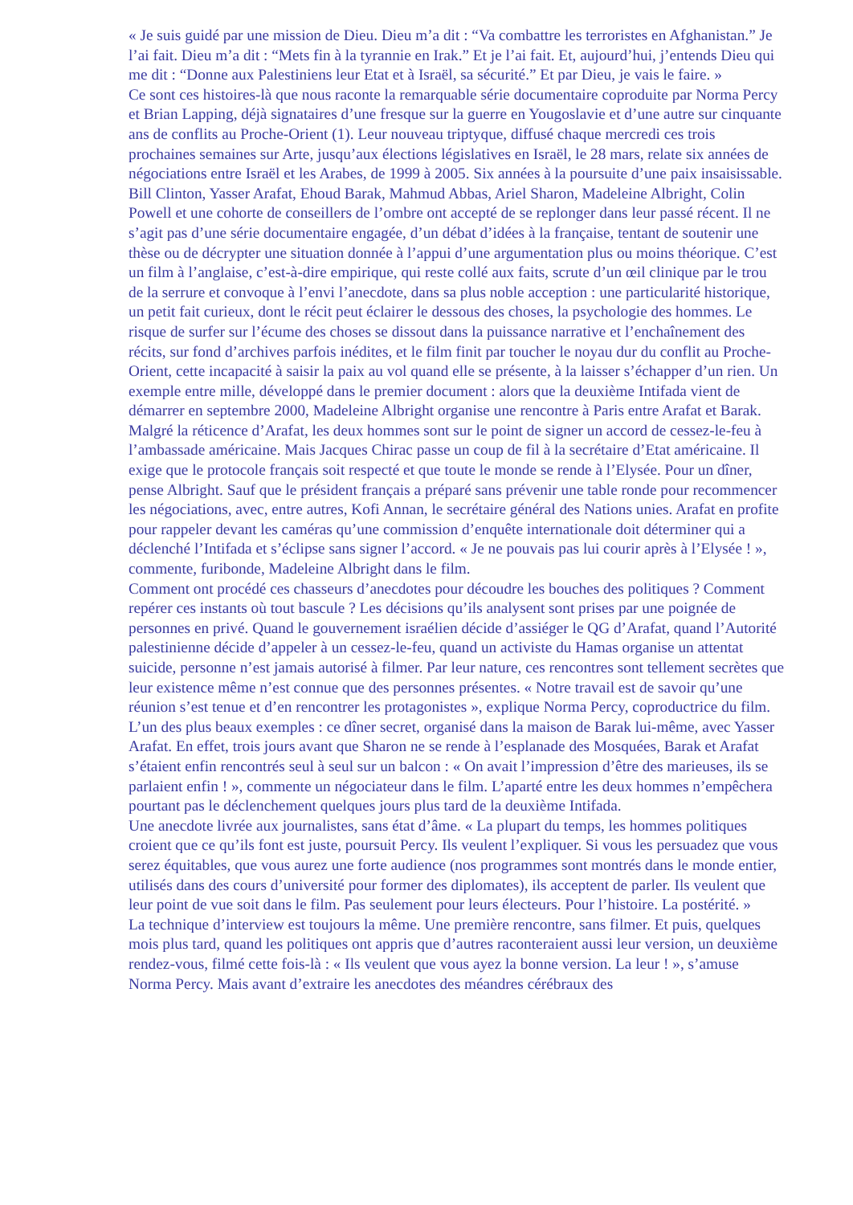« Je suis guidé par une mission de Dieu. Dieu m’a dit : “Va combattre les terroristes en Afghanistan.” Je l’ai fait. Dieu m’a dit : “Mets fin à la tyrannie en Irak.” Et je l’ai fait. Et, aujourd’hui, j’entends Dieu qui me dit : “Donne aux Palestiniens leur Etat et à Israël, sa sécurité.” Et par Dieu, je vais le faire. »
Ce sont ces histoires-là que nous raconte la remarquable série documentaire coproduite par Norma Percy et Brian Lapping, déjà signataires d’une fresque sur la guerre en Yougoslavie et d’une autre sur cinquante ans de conflits au Proche-Orient (1). Leur nouveau triptyque, diffusé chaque mercredi ces trois prochaines semaines sur Arte, jusqu’aux élections législatives en Israël, le 28 mars, relate six années de négociations entre Israël et les Arabes, de 1999 à 2005. Six années à la poursuite d’une paix insaisissable.
Bill Clinton, Yasser Arafat, Ehoud Barak, Mahmud Abbas, Ariel Sharon, Madeleine Albright, Colin Powell et une cohorte de conseillers de l’ombre ont accepté de se replonger dans leur passé récent. Il ne s’agit pas d’une série documentaire engagée, d’un débat d’idées à la française, tentant de soutenir une thèse ou de décrypter une situation donnée à l’appui d’une argumentation plus ou moins théorique. C’est un film à l’anglaise, c’est-à-dire empirique, qui reste collé aux faits, scrute d’un œil clinique par le trou de la serrure et convoque à l’envi l’anecdote, dans sa plus noble acception : une particularité historique, un petit fait curieux, dont le récit peut éclairer le dessous des choses, la psychologie des hommes. Le risque de surfer sur l’écume des choses se dissout dans la puissance narrative et l’enchaînement des récits, sur fond d’archives parfois inédites, et le film finit par toucher le noyau dur du conflit au Proche-Orient, cette incapacité à saisir la paix au vol quand elle se présente, à la laisser s’échapper d’un rien. Un exemple entre mille, développé dans le premier document : alors que la deuxième Intifada vient de démarrer en septembre 2000, Madeleine Albright organise une rencontre à Paris entre Arafat et Barak. Malgré la réticence d’Arafat, les deux hommes sont sur le point de signer un accord de cessez-le-feu à l’ambassade américaine. Mais Jacques Chirac passe un coup de fil à la secrétaire d’Etat américaine. Il exige que le protocole français soit respecté et que toute le monde se rende à l’Elysée. Pour un dîner, pense Albright. Sauf que le président français a préparé sans prévenir une table ronde pour recommencer les négociations, avec, entre autres, Kofi Annan, le secrétaire général des Nations unies. Arafat en profite pour rappeler devant les caméras qu’une commission d’enquête internationale doit déterminer qui a déclenché l’Intifada et s’éclipse sans signer l’accord. « Je ne pouvais pas lui courir après à l’Elysée ! », commente, furibonde, Madeleine Albright dans le film.
Comment ont procédé ces chasseurs d’anecdotes pour découdre les bouches des politiques ? Comment repérer ces instants où tout bascule ? Les décisions qu’ils analysent sont prises par une poignée de personnes en privé. Quand le gouvernement israélien décide d’assiéger le QG d’Arafat, quand l’Autorité palestinienne décide d’appeler à un cessez-le-feu, quand un activiste du Hamas organise un attentat suicide, personne n’est jamais autorisé à filmer. Par leur nature, ces rencontres sont tellement secrètes que leur existence même n’est connue que des personnes présentes. « Notre travail est de savoir qu’une réunion s’est tenue et d’en rencontrer les protagonistes », explique Norma Percy, coproductrice du film. L’un des plus beaux exemples : ce dîner secret, organisé dans la maison de Barak lui-même, avec Yasser Arafat. En effet, trois jours avant que Sharon ne se rende à l’esplanade des Mosquées, Barak et Arafat s’étaient enfin rencontrés seul à seul sur un balcon : « On avait l’impression d’être des marieuses, ils se parlaient enfin ! », commente un négociateur dans le film. L’aparté entre les deux hommes n’empêchera pourtant pas le déclenchement quelques jours plus tard de la deuxième Intifada.
Une anecdote livrée aux journalistes, sans état d’âme. « La plupart du temps, les hommes politiques croient que ce qu’ils font est juste, poursuit Percy. Ils veulent l’expliquer. Si vous les persuadez que vous serez équitables, que vous aurez une forte audience (nos programmes sont montrés dans le monde entier, utilisés dans des cours d’université pour former des diplomates), ils acceptent de parler. Ils veulent que leur point de vue soit dans le film. Pas seulement pour leurs électeurs. Pour l’histoire. La postérité. »
La technique d’interview est toujours la même. Une première rencontre, sans filmer. Et puis, quelques mois plus tard, quand les politiques ont appris que d’autres raconteraient aussi leur version, un deuxième rendez-vous, filmé cette fois-là : « Ils veulent que vous ayez la bonne version. La leur ! », s’amuse Norma Percy. Mais avant d’extraire les anecdotes des méandres cérébraux des